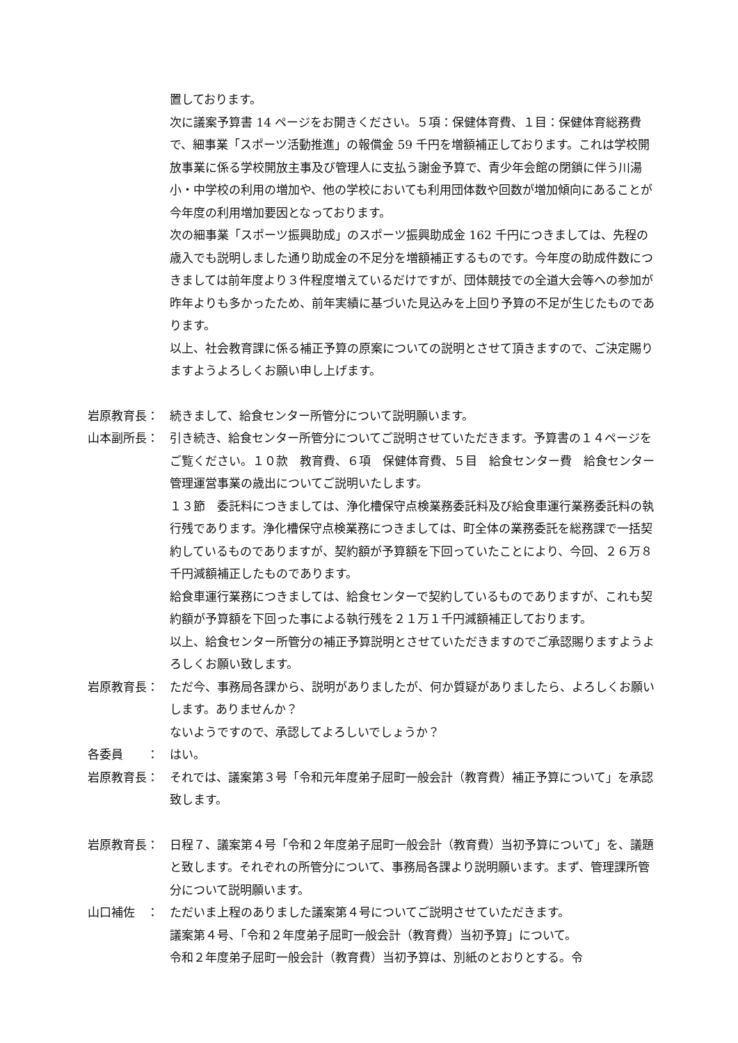置しております。
次に議案予算書 14 ページをお開きください。５項：保健体育費、１目：保健体育総務費で、細事業「スポーツ活動推進」の報償金 59 千円を増額補正しております。これは学校開放事業に係る学校開放主事及び管理人に支払う謝金予算で、青少年会館の閉鎖に伴う川湯小・中学校の利用の増加や、他の学校においても利用団体数や回数が増加傾向にあることが今年度の利用増加要因となっております。
次の細事業「スポーツ振興助成」のスポーツ振興助成金 162 千円につきましては、先程の歳入でも説明しました通り助成金の不足分を増額補正するものです。今年度の助成件数につきましては前年度より３件程度増えているだけですが、団体競技での全道大会等への参加が昨年よりも多かったため、前年実績に基づいた見込みを上回り予算の不足が生じたものであります。
以上、社会教育課に係る補正予算の原案についての説明とさせて頂きますので、ご決定賜りますようよろしくお願い申し上げます。
岩原教育長： 続きまして、給食センター所管分について説明願います。
山本副所長： 引き続き、給食センター所管分についてご説明させていただきます。予算書の１４ページをご覧ください。１０款　教育費、６項　保健体育費、５目　給食センター費　給食センター管理運営事業の歳出についてご説明いたします。
１３節　委託料につきましては、浄化槽保守点検業務委託料及び給食車運行業務委託料の執行残であります。浄化槽保守点検業務につきましては、町全体の業務委託を総務課で一括契約しているものでありますが、契約額が予算額を下回っていたことにより、今回、２６万８千円減額補正したものであります。
給食車運行業務につきましては、給食センターで契約しているものでありますが、これも契約額が予算額を下回った事による執行残を２１万１千円減額補正しております。
以上、給食センター所管分の補正予算説明とさせていただきますのでご承認賜りますようよろしくお願い致します。
岩原教育長： ただ今、事務局各課から、説明がありましたが、何か質疑がありましたら、よろしくお願いします。ありませんか？
ないようですので、承認してよろしいでしょうか？
各委員　　： はい。
岩原教育長： それでは、議案第３号「令和元年度弟子屈町一般会計（教育費）補正予算について」を承認致します。
岩原教育長： 日程７、議案第４号「令和２年度弟子屈町一般会計（教育費）当初予算について」を、議題と致します。それぞれの所管分について、事務局各課より説明願います。まず、管理課所管分について説明願います。
山口補佐　： ただいま上程のありました議案第４号についてご説明させていただきます。
議案第４号、「令和２年度弟子屈町一般会計（教育費）当初予算」について。
令和２年度弟子屈町一般会計（教育費）当初予算は、別紙のとおりとする。令